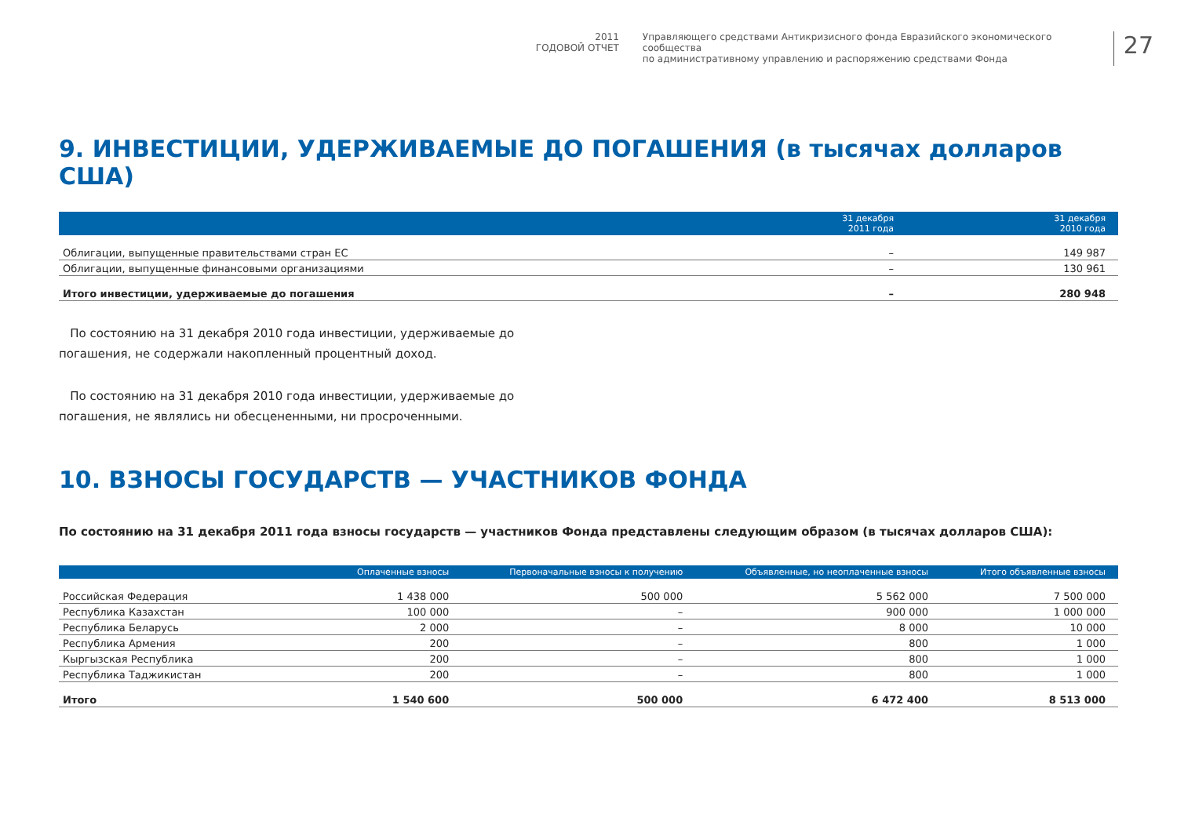2011
ГОДОВОЙ ОТЧЕТ
Управляющего средствами Антикризисного фонда Евразийского экономического сообщества
по административному управлению и распоряжению средствами Фонда
27
9. ИНВЕСТИЦИИ, УДЕРЖИВАЕМЫЕ ДО ПОГАШЕНИЯ (в тысячах долларов США)
| | 31 декабря 2011 года | 31 декабря 2010 года |
| --- | --- | --- |
| Облигации, выпущенные правительствами стран ЕС | – | 149 987 |
| Облигации, выпущенные финансовыми организациями | – | 130 961 |
| Итого инвестиции, удерживаемые до погашения | – | 280 948 |
По состоянию на 31 декабря 2010 года инвестиции, удерживаемые до погашения, не содержали накопленный процентный доход.
По состоянию на 31 декабря 2010 года инвестиции, удерживаемые до погашения, не являлись ни обесцененными, ни просроченными.
10. ВЗНОСЫ ГОСУДАРСТВ — УЧАСТНИКОВ ФОНДА
По состоянию на 31 декабря 2011 года взносы государств — участников Фонда представлены следующим образом (в тысячах долларов США):
| | Оплаченные взносы | Первоначальные взносы к получению | Объявленные, но неоплаченные взносы | Итого объявленные взносы |
| --- | --- | --- | --- | --- |
| Российская Федерация | 1 438 000 | 500 000 | 5 562 000 | 7 500 000 |
| Республика Казахстан | 100 000 | – | 900 000 | 1 000 000 |
| Республика Беларусь | 2 000 | – | 8 000 | 10 000 |
| Республика Армения | 200 | – | 800 | 1 000 |
| Кыргызская Республика | 200 | – | 800 | 1 000 |
| Республика Таджикистан | 200 | – | 800 | 1 000 |
| Итого | 1 540 600 | 500 000 | 6 472 400 | 8 513 000 |